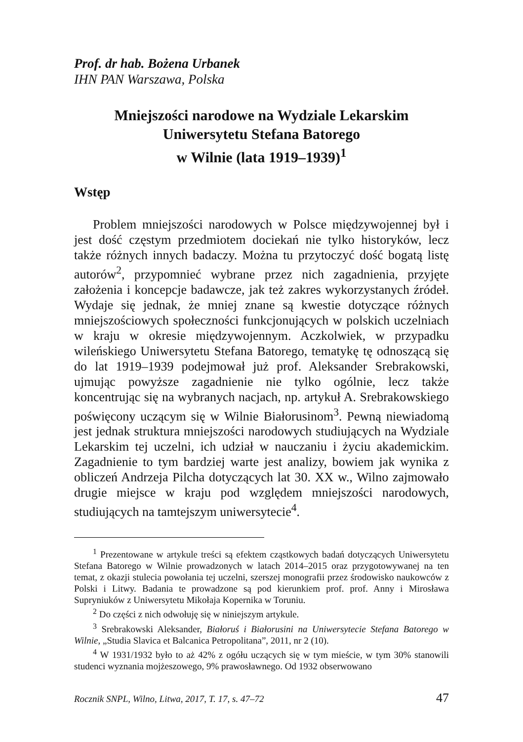Prof. dr hab. Bożena Urbanek
IHN PAN Warszawa, Polska
Mniejszości narodowe na Wydziale Lekarskim
Uniwersytetu Stefana Batorego
w Wilnie (lata 1919–1939)<sup>1</sup>
Wstęp
Problem mniejszości narodowych w Polsce międzywojennej był i jest dość częstym przedmiotem dociekań nie tylko historyków, lecz także różnych innych badaczy. Można tu przytoczyć dość bogatą listę autorów<sup>2</sup>, przypomnieć wybrane przez nich zagadnienia, przyjęte założenia i koncepcje badawcze, jak też zakres wykorzystanych źródeł. Wydaje się jednak, że mniej znane są kwestie dotyczące różnych mniejszościowych społeczności funkcjonujących w polskich uczelniach w kraju w okresie międzywojennym. Aczkolwiek, w przypadku wileńskiego Uniwersytetu Stefana Batorego, tematykę tę odnoszącą się do lat 1919–1939 podejmował już prof. Aleksander Srebrakowski, ujmując powyższe zagadnienie nie tylko ogólnie, lecz także koncentrując się na wybranych nacjach, np. artykuł A. Srebrakowskiego poświęcony uczącym się w Wilnie Białorusinom<sup>3</sup>. Pewną niewiadomą jest jednak struktura mniejszości narodowych studiujących na Wydziale Lekarskim tej uczelni, ich udział w nauczaniu i życiu akademickim. Zagadnienie to tym bardziej warte jest analizy, bowiem jak wynika z obliczeń Andrzeja Pilcha dotyczących lat 30. XX w., Wilno zajmowało drugie miejsce w kraju pod względem mniejszości narodowych, studiujących na tamtejszym uniwersytecie<sup>4</sup>.
<sup>1</sup> Prezentowane w artykule treści są efektem cząstkowych badań dotyczących Uniwersytetu Stefana Batorego w Wilnie prowadzonych w latach 2014–2015 oraz przygotowywanej na ten temat, z okazji stulecia powołania tej uczelni, szerszej monografii przez środowisko naukowców z Polski i Litwy. Badania te prowadzone są pod kierunkiem prof. prof. Anny i Mirosława Supryniuków z Uniwersytetu Mikołaja Kopernika w Toruniu.
<sup>2</sup> Do części z nich odwołuję się w niniejszym artykule.
<sup>3</sup> Srebrakowski Aleksander, Białoruś i Białorusini na Uniwersytecie Stefana Batorego w Wilnie, „Studia Slavica et Balcanica Petropolitana”, 2011, nr 2 (10).
<sup>4</sup> W 1931/1932 było to aż 42% z ogółu uczących się w tym mieście, w tym 30% stanowili studenci wyznania mojżeszowego, 9% prawosławnego. Od 1932 obserwowano
Rocznik SNPL, Wilno, Litwa, 2017, T. 17, s. 47–72 47